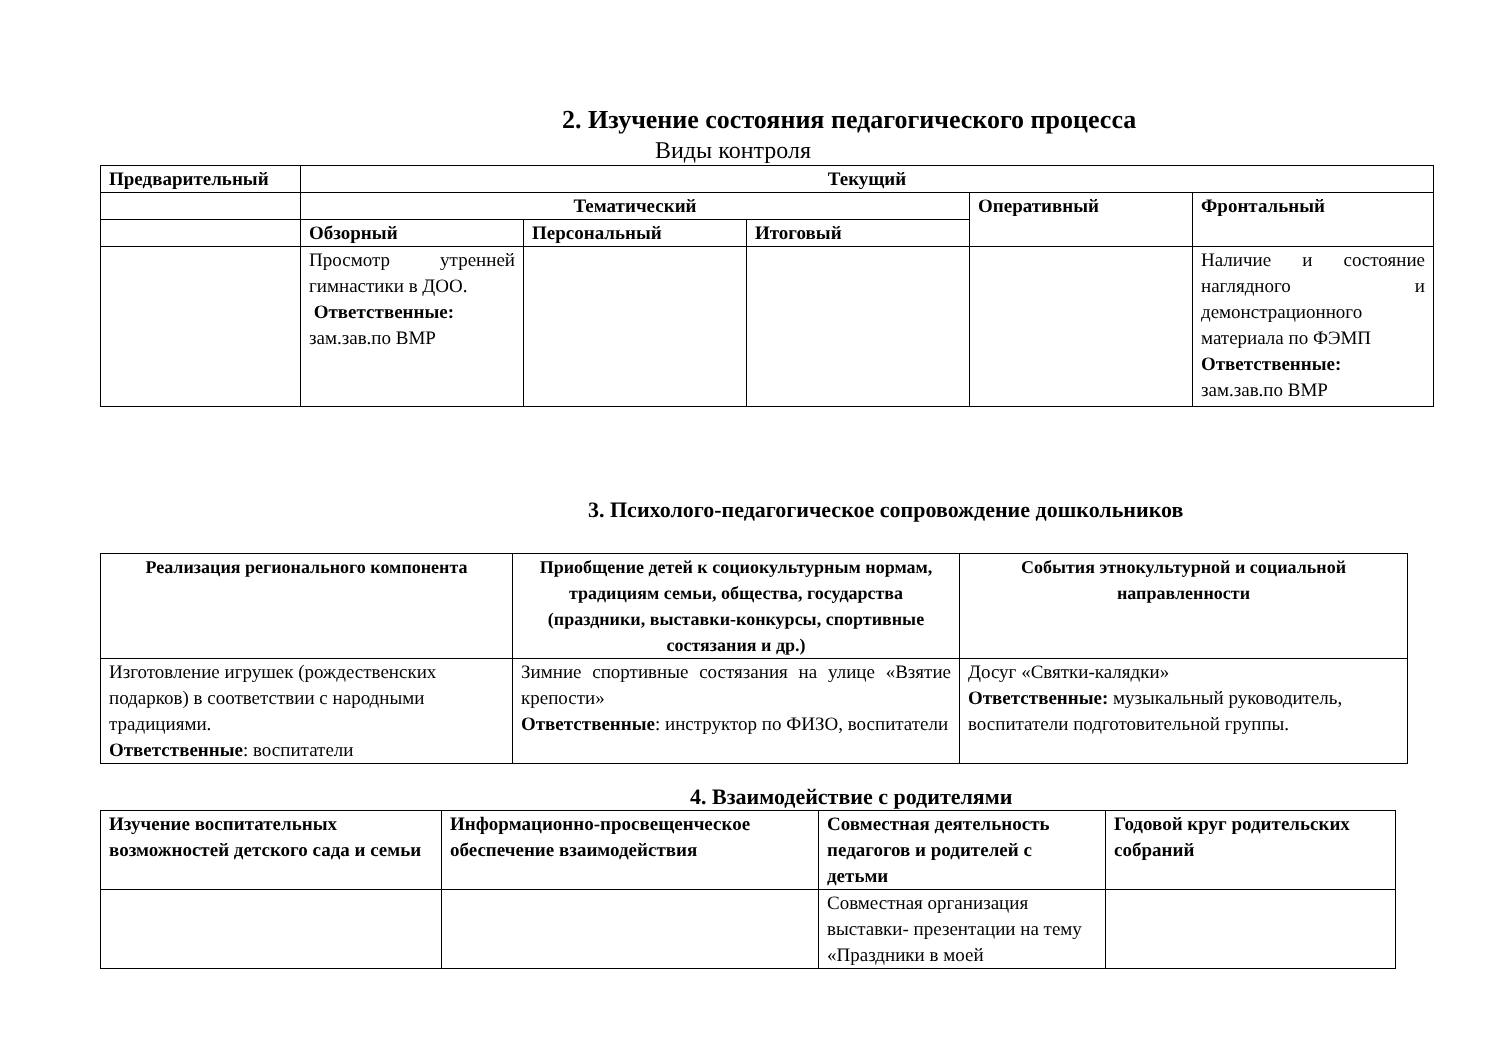2. Изучение состояния педагогического процесса
Виды контроля
| Предварительный | Текущий | | | | |
| --- | --- | --- | --- | --- | --- |
| | Тематический | | | Оперативный | Фронтальный |
| | Обзорный | Персональный | Итоговый | | |
| | Просмотр утренней гимнастики в ДОО. Ответственные: зам.зав.по ВМР | | | | Наличие и состояние наглядного и демонстрационного материала по ФЭМП Ответственные: зам.зав.по ВМР |
3. Психолого-педагогическое сопровождение дошкольников
| Реализация регионального компонента | Приобщение детей к социокультурным нормам, традициям семьи, общества, государства (праздники, выставки-конкурсы, спортивные состязания и др.) | События этнокультурной и социальной направленности |
| --- | --- | --- |
| Изготовление игрушек (рождественских подарков) в соответствии с народными традициями. Ответственные : воспитатели | Зимние спортивные состязания на улице «Взятие крепости» Ответственные : инструктор по ФИЗО, воспитатели | Досуг «Святки-калядки» Ответственные: музыкальный руководитель, воспитатели подготовительной группы. |
4. Взаимодействие с родителями
| Изучение воспитательных возможностей детского сада и семьи | Информационно-просвещенческое обеспечение взаимодействия | Совместная деятельность педагогов и родителей с детьми | Годовой круг родительских собраний |
| --- | --- | --- | --- |
| | | Совместная организация выставки- презентации на тему «Праздники в моей | |